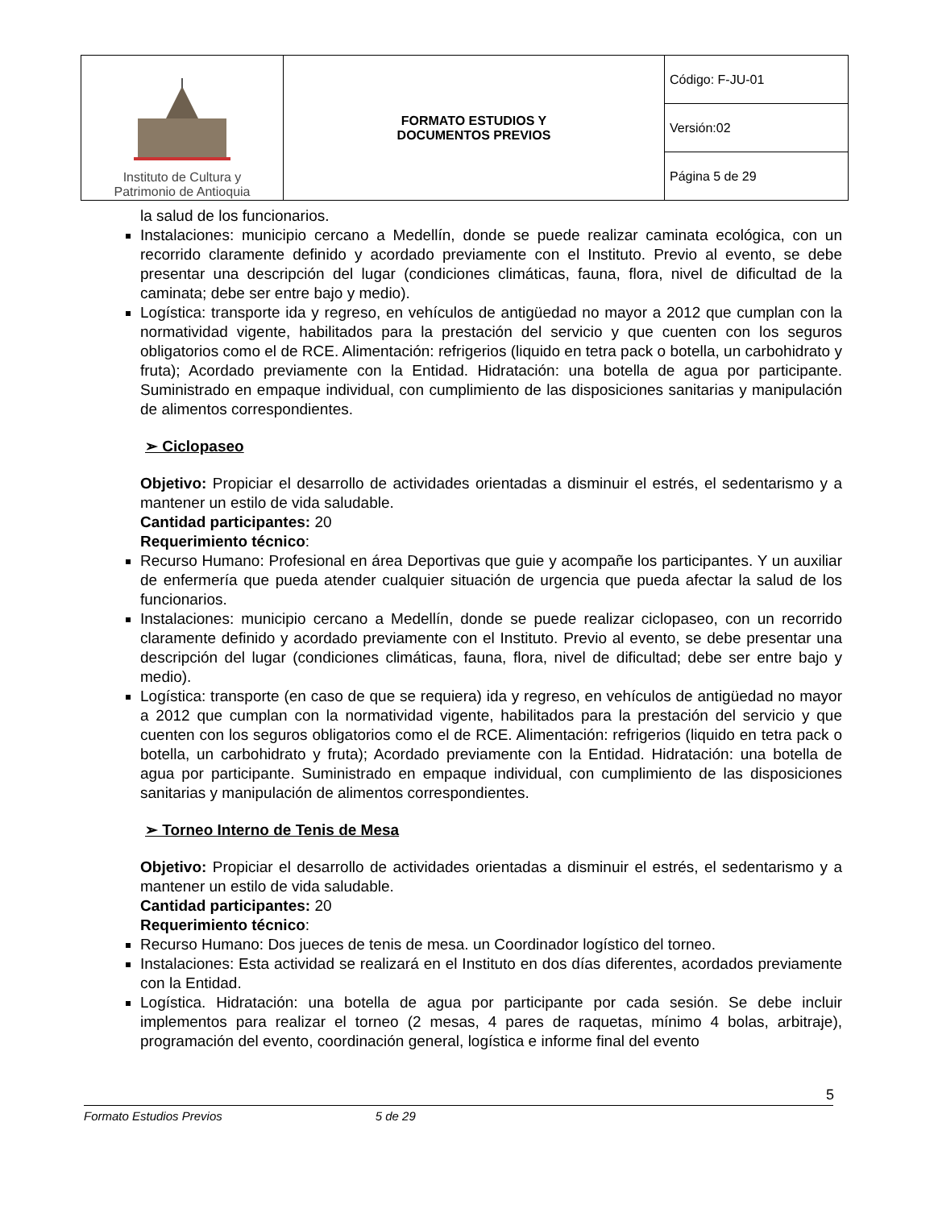| Instituto de Cultura y Patrimonio de Antioquia | FORMATO ESTUDIOS Y DOCUMENTOS PREVIOS | Código: F-JU-01 |
| | | Versión:02 |
| | | Página 5 de 29 |
la salud de los funcionarios.
Instalaciones: municipio cercano a Medellín, donde se puede realizar caminata ecológica, con un recorrido claramente definido y acordado previamente con el Instituto. Previo al evento, se debe presentar una descripción del lugar (condiciones climáticas, fauna, flora, nivel de dificultad de la caminata; debe ser entre bajo y medio).
Logística: transporte ida y regreso, en vehículos de antigüedad no mayor a 2012 que cumplan con la normatividad vigente, habilitados para la prestación del servicio y que cuenten con los seguros obligatorios como el de RCE. Alimentación: refrigerios (liquido en tetra pack o botella, un carbohidrato y fruta); Acordado previamente con la Entidad. Hidratación: una botella de agua por participante. Suministrado en empaque individual, con cumplimiento de las disposiciones sanitarias y manipulación de alimentos correspondientes.
➢ Ciclopaseo
Objetivo: Propiciar el desarrollo de actividades orientadas a disminuir el estrés, el sedentarismo y a mantener un estilo de vida saludable.
Cantidad participantes: 20
Requerimiento técnico:
Recurso Humano: Profesional en área Deportivas que guie y acompañe los participantes. Y un auxiliar de enfermería que pueda atender cualquier situación de urgencia que pueda afectar la salud de los funcionarios.
Instalaciones: municipio cercano a Medellín, donde se puede realizar ciclopaseo, con un recorrido claramente definido y acordado previamente con el Instituto. Previo al evento, se debe presentar una descripción del lugar (condiciones climáticas, fauna, flora, nivel de dificultad; debe ser entre bajo y medio).
Logística: transporte (en caso de que se requiera) ida y regreso, en vehículos de antigüedad no mayor a 2012 que cumplan con la normatividad vigente, habilitados para la prestación del servicio y que cuenten con los seguros obligatorios como el de RCE. Alimentación: refrigerios (liquido en tetra pack o botella, un carbohidrato y fruta); Acordado previamente con la Entidad. Hidratación: una botella de agua por participante. Suministrado en empaque individual, con cumplimiento de las disposiciones sanitarias y manipulación de alimentos correspondientes.
➢ Torneo Interno de Tenis de Mesa
Objetivo: Propiciar el desarrollo de actividades orientadas a disminuir el estrés, el sedentarismo y a mantener un estilo de vida saludable.
Cantidad participantes: 20
Requerimiento técnico:
Recurso Humano: Dos jueces de tenis de mesa. un Coordinador logístico del torneo.
Instalaciones: Esta actividad se realizará en el Instituto en dos días diferentes, acordados previamente con la Entidad.
Logística. Hidratación: una botella de agua por participante por cada sesión. Se debe incluir implementos para realizar el torneo (2 mesas, 4 pares de raquetas, mínimo 4 bolas, arbitraje), programación del evento, coordinación general, logística e informe final del evento
5
Formato Estudios Previos 5 de 29